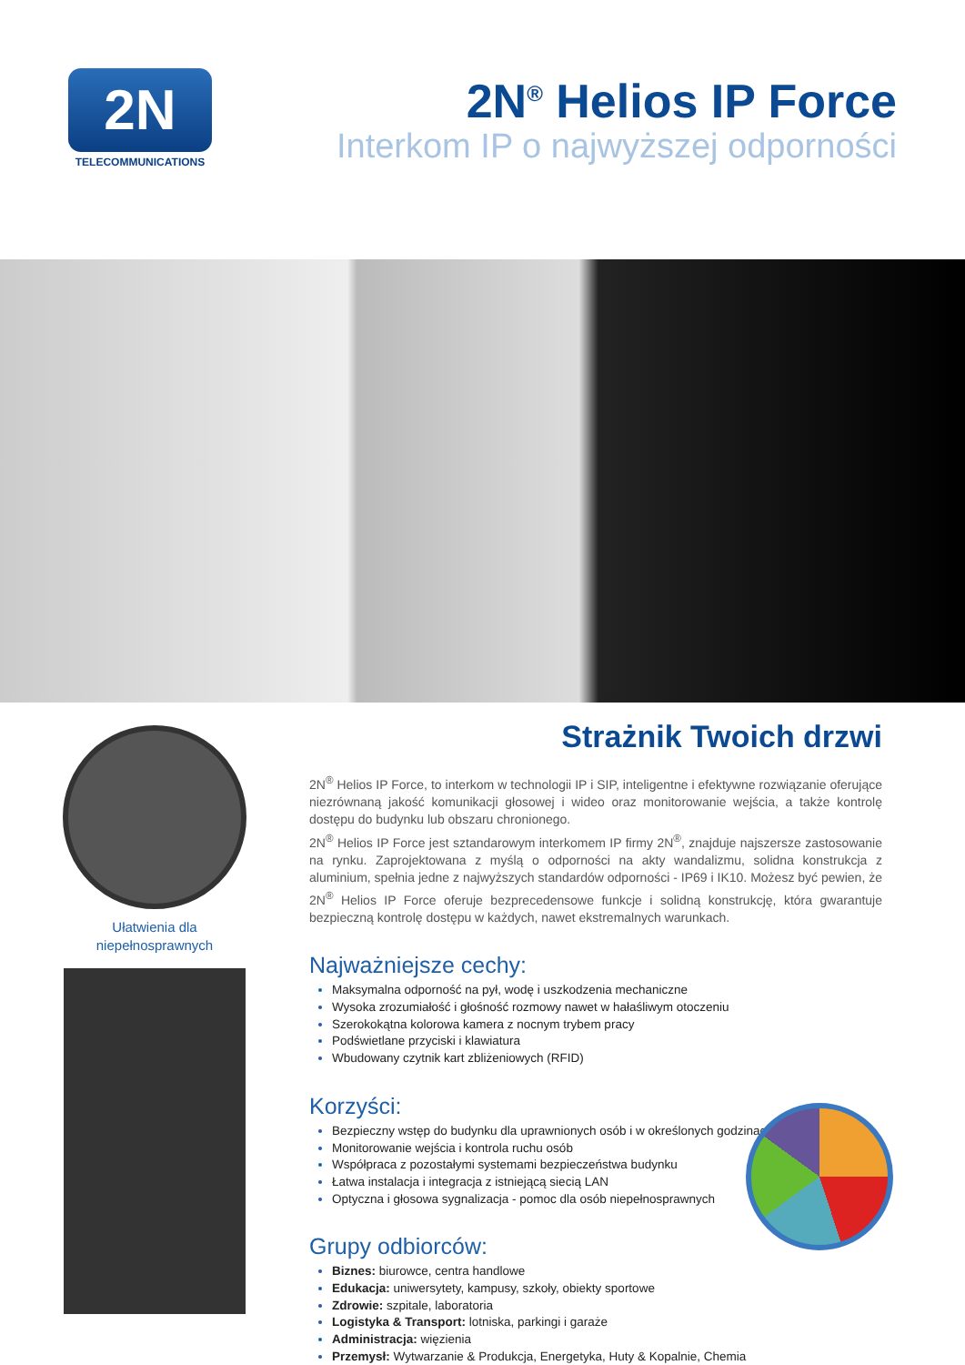2N
TELECOMMUNICATIONS
2N<sup>®</sup> Helios IP Force
Interkom IP o najwyższej odporności
Ułatwienia dla
niepełnosprawnych
Strażnik Twoich drzwi
2N<sup>®</sup> Helios IP Force, to interkom w technologii IP i SIP, inteligentne i efektywne rozwiązanie oferujące niezrównaną jakość komunikacji głosowej i wideo oraz monitorowanie wejścia, a także kontrolę dostępu do budynku lub obszaru chronionego.
2N<sup>®</sup> Helios IP Force jest sztandarowym interkomem IP firmy 2N<sup>®</sup>, znajduje najszersze zastosowanie na rynku. Zaprojektowana z myślą o odporności na akty wandalizmu, solidna konstrukcja z aluminium, spełnia jedne z najwyższych standardów odporności - IP69 i IK10. Możesz być pewien, że 2N<sup>®</sup> Helios IP Force oferuje bezprecedensowe funkcje i solidną konstrukcję, która gwarantuje bezpieczną kontrolę dostępu w każdych, nawet ekstremalnych warunkach.
Najważniejsze cechy:
Maksymalna odporność na pył, wodę i uszkodzenia mechaniczne
Wysoka zrozumiałość i głośność rozmowy nawet w hałaśliwym otoczeniu
Szerokokątna kolorowa kamera z nocnym trybem pracy
Podświetlane przyciski i klawiatura
Wbudowany czytnik kart zbliżeniowych (RFID)
Korzyści:
Bezpieczny wstęp do budynku dla uprawnionych osób i w określonych godzinach
Monitorowanie wejścia i kontrola ruchu osób
Współpraca z pozostałymi systemami bezpieczeństwa budynku
Łatwa instalacja i integracja z istniejącą siecią LAN
Optyczna i głosowa sygnalizacja - pomoc dla osób niepełnosprawnych
Grupy odbiorców:
Biznes: biurowce, centra handlowe
Edukacja: uniwersytety, kampusy, szkoły, obiekty sportowe
Zdrowie: szpitale, laboratoria
Logistyka & Transport: lotniska, parkingi i garaże
Administracja: więzienia
Przemysł: Wytwarzanie & Produkcja, Energetyka, Huty & Kopalnie, Chemia